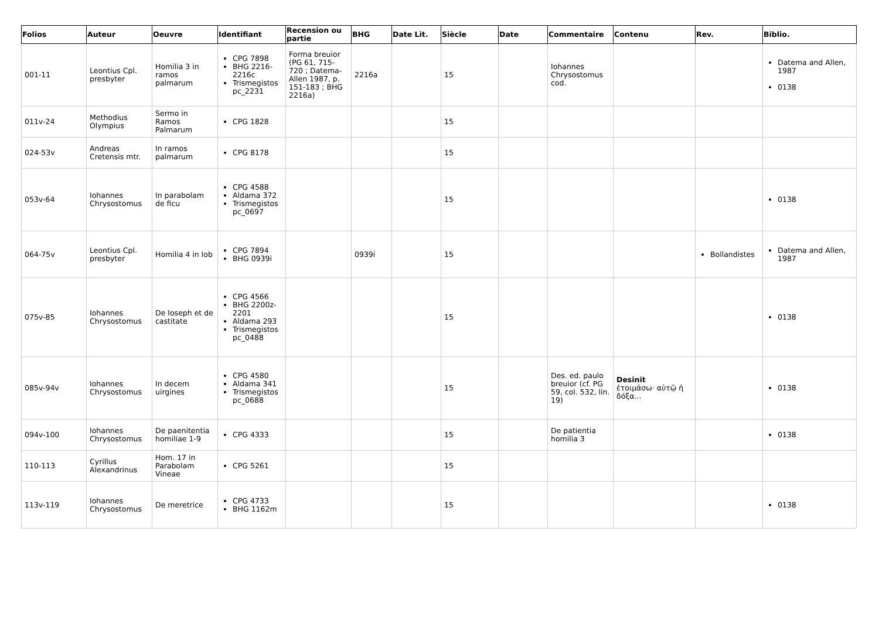| Folios | Auteur | Oeuvre | Identifiant | Recension ou partie | BHG | Date Lit. | Siècle | Date | Commentaire | Contenu | Rev. | Biblio. |
| --- | --- | --- | --- | --- | --- | --- | --- | --- | --- | --- | --- | --- |
| 001-11 | Leontius Cpl. presbyter | Homilia 3 in ramos palmarum | CPG 7898 BHG 2216-2216c Trismegistos pc_2231 | Forma breuior (PG 61, 715-720 ; Datema-Allen 1987, p. 151-183 ; BHG 2216a) | 2216a | | 15 | | Iohannes Chrysostomus cod. | | | Datema and Allen, 1987 0138 |
| 011v-24 | Methodius Olympius | Sermo in Ramos Palmarum | CPG 1828 | | | | 15 | | | | | |
| 024-53v | Andreas Cretensis mtr. | In ramos palmarum | CPG 8178 | | | | 15 | | | | | |
| 053v-64 | Iohannes Chrysostomus | In parabolam de ficu | CPG 4588 Aldama 372 Trismegistos pc_0697 | | | | 15 | | | | | 0138 |
| 064-75v | Leontius Cpl. presbyter | Homilia 4 in Iob | CPG 7894 BHG 0939i | | 0939i | | 15 | | | | Bollandistes | Datema and Allen, 1987 |
| 075v-85 | Iohannes Chrysostomus | De Ioseph et de castitate | CPG 4566 BHG 2200z-2201 Aldama 293 Trismegistos pc_0488 | | | | 15 | | | | | 0138 |
| 085v-94v | Iohannes Chrysostomus | In decem uirgines | CPG 4580 Aldama 341 Trismegistos pc_0688 | | | | 15 | | Des. ed. paulo breuior (cf. PG 59, col. 532, lin. 19) | Desinit ἑτοιμάσω· αὐτῷ ἡ δόξα... | | 0138 |
| 094v-100 | Iohannes Chrysostomus | De paenitentia homiliae 1-9 | CPG 4333 | | | | 15 | | De patientia homilia 3 | | | 0138 |
| 110-113 | Cyrillus Alexandrinus | Hom. 17 in Parabolam Vineae | CPG 5261 | | | | 15 | | | | | |
| 113v-119 | Iohannes Chrysostomus | De meretrice | CPG 4733 BHG 1162m | | | | 15 | | | | | 0138 |